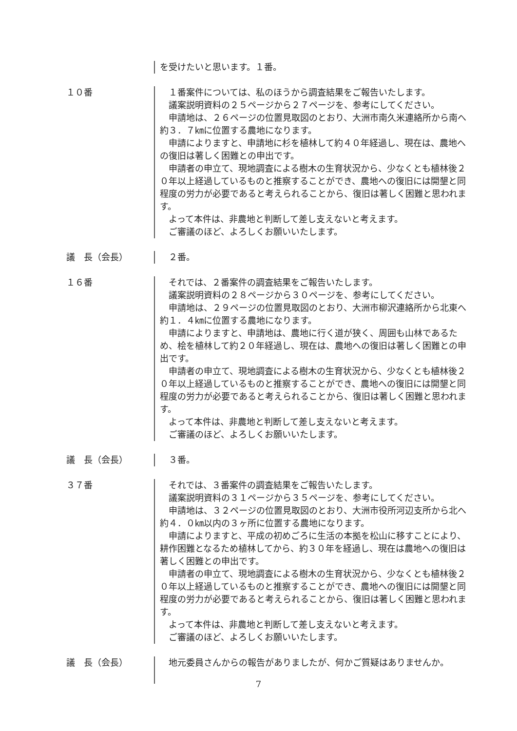を受けたいと思います。１番。
１０番 １番案件については、私のほうから調査結果をご報告いたします。
議案説明資料の２５ページから２７ページを、参考にしてください。
申請地は、２６ページの位置見取図のとおり、大洲市南久米連絡所から南へ約３．７㎞に位置する農地になります。
申請によりますと、申請地に杉を植林して約４０年経過し、現在は、農地への復旧は著しく困難との申出です。
申請者の申立て、現地調査による樹木の生育状況から、少なくとも植林後２０年以上経過しているものと推察することができ、農地への復旧には開墾と同程度の労力が必要であると考えられることから、復旧は著しく困難と思われます。
よって本件は、非農地と判断して差し支えないと考えます。
ご審議のほど、よろしくお願いいたします。
議　長（会長） ２番。
１６番 それでは、２番案件の調査結果をご報告いたします。
議案説明資料の２８ページから３０ページを、参考にしてください。
申請地は、２９ページの位置見取図のとおり、大洲市柳沢連絡所から北東へ約１．４㎞に位置する農地になります。
申請によりますと、申請地は、農地に行く道が狭く、周囲も山林であるため、桧を植林して約２０年経過し、現在は、農地への復旧は著しく困難との申出です。
申請者の申立て、現地調査による樹木の生育状況から、少なくとも植林後２０年以上経過しているものと推察することができ、農地への復旧には開墾と同程度の労力が必要であると考えられることから、復旧は著しく困難と思われます。
よって本件は、非農地と判断して差し支えないと考えます。
ご審議のほど、よろしくお願いいたします。
議　長（会長） ３番。
３７番 それでは、３番案件の調査結果をご報告いたします。
議案説明資料の３１ページから３５ページを、参考にしてください。
申請地は、３２ページの位置見取図のとおり、大洲市役所河辺支所から北へ約４．０㎞以内の３ヶ所に位置する農地になります。
申請によりますと、平成の初めごろに生活の本拠を松山に移すことにより、耕作困難となるため植林してから、約３０年を経過し、現在は農地への復旧は著しく困難との申出です。
申請者の申立て、現地調査による樹木の生育状況から、少なくとも植林後２０年以上経過しているものと推察することができ、農地への復旧には開墾と同程度の労力が必要であると考えられることから、復旧は著しく困難と思われます。
よって本件は、非農地と判断して差し支えないと考えます。
ご審議のほど、よろしくお願いいたします。
議　長（会長） 地元委員さんからの報告がありましたが、何かご質疑はありませんか。
7